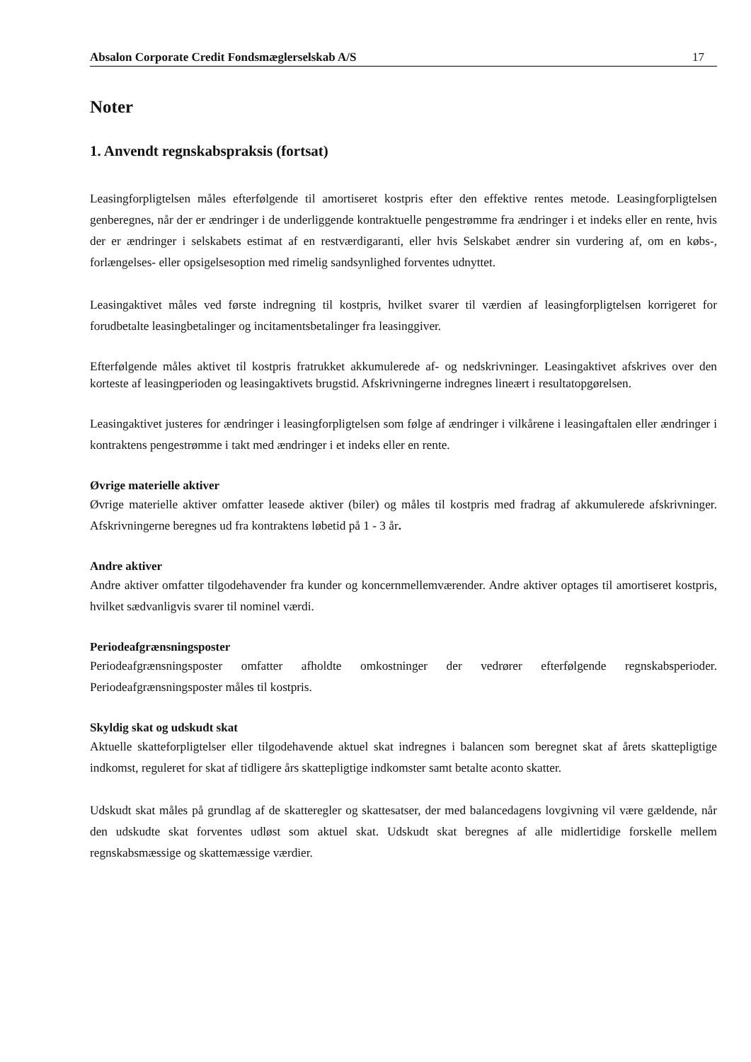Absalon Corporate Credit Fondsmæglerselskab A/S 17
Noter
1. Anvendt regnskabspraksis (fortsat)
Leasingforpligtelsen måles efterfølgende til amortiseret kostpris efter den effektive rentes metode. Leasingforpligtelsen genberegnes, når der er ændringer i de underliggende kontraktuelle pengestrømme fra ændringer i et indeks eller en rente, hvis der er ændringer i selskabets estimat af en restværdigaranti, eller hvis Selskabet ændrer sin vurdering af, om en købs-, forlængelses- eller opsigelsesoption med rimelig sandsynlighed forventes udnyttet.
Leasingaktivet måles ved første indregning til kostpris, hvilket svarer til værdien af leasingforpligtelsen korrigeret for forudbetalte leasingbetalinger og incitamentsbetalinger fra leasinggiver.
Efterfølgende måles aktivet til kostpris fratrukket akkumulerede af- og nedskrivninger. Leasingaktivet afskrives over den korteste af leasingperioden og leasingaktivets brugstid. Afskrivningerne indregnes lineært i resultatopgørelsen.
Leasingaktivet justeres for ændringer i leasingforpligtelsen som følge af ændringer i vilkårene i leasingaftalen eller ændringer i kontraktens pengestrømme i takt med ændringer i et indeks eller en rente.
Øvrige materielle aktiver
Øvrige materielle aktiver omfatter leasede aktiver (biler) og måles til kostpris med fradrag af akkumulerede afskrivninger. Afskrivningerne beregnes ud fra kontraktens løbetid på 1 - 3 år.
Andre aktiver
Andre aktiver omfatter tilgodehavender fra kunder og koncernmellemværender. Andre aktiver optages til amortiseret kostpris, hvilket sædvanligvis svarer til nominel værdi.
Periodeafgrænsningsposter
Periodeafgrænsningsposter omfatter afholdte omkostninger der vedrører efterfølgende regnskabsperioder. Periodeafgrænsningsposter måles til kostpris.
Skyldig skat og udskudt skat
Aktuelle skatteforpligtelser eller tilgodehavende aktuel skat indregnes i balancen som beregnet skat af årets skattepligtige indkomst, reguleret for skat af tidligere års skattepligtige indkomster samt betalte aconto skatter.
Udskudt skat måles på grundlag af de skatteregler og skattesatser, der med balancedagens lovgivning vil være gældende, når den udskudte skat forventes udløst som aktuel skat. Udskudt skat beregnes af alle midlertidige forskelle mellem regnskabsmæssige og skattemæssige værdier.